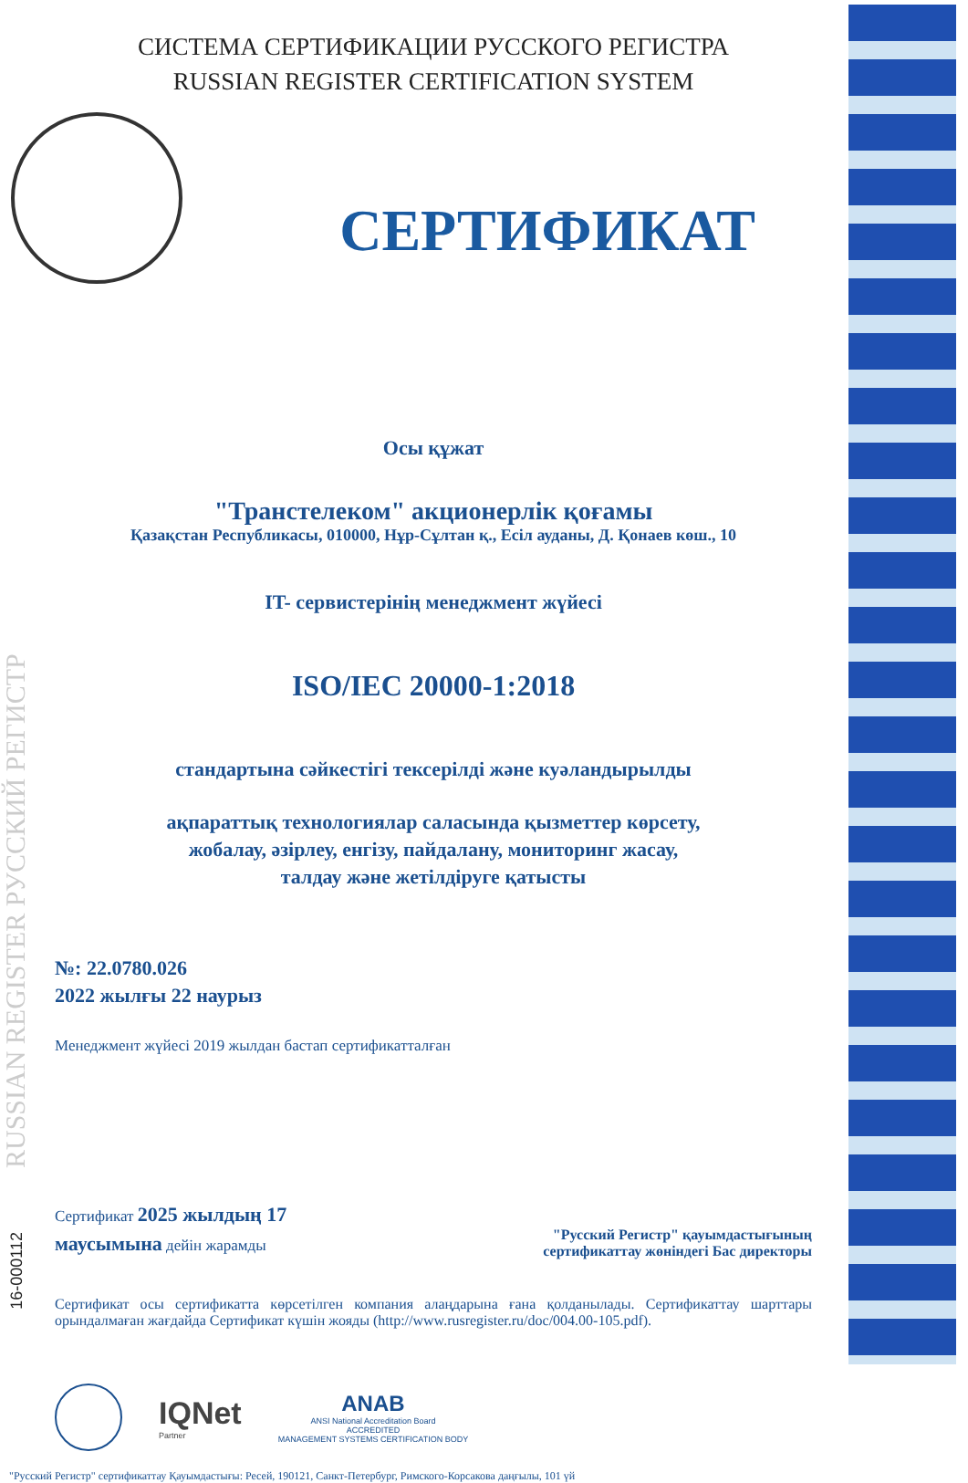RUSSIAN REGISTER РУССКИЙ РЕГИСТР
СИСТЕМА СЕРТИФИКАЦИИ РУССКОГО РЕГИСТРА
RUSSIAN REGISTER CERTIFICATION SYSTEM
СЕРТИФИКАТ
Осы құжат
"Транстелеком" акционерлік қоғамы
Қазақстан Республикасы, 010000, Нұр-Сұлтан қ., Есіл ауданы, Д. Қонаев көш., 10
IT- сервистерінің менеджмент жүйесі
ISO/IEC 20000-1:2018
стандартына сәйкестігі тексерілді және куәландырылды
ақпараттық технологиялар саласында қызметтер көрсету,
жобалау, әзірлеу, енгізу, пайдалану, мониторинг жасау,
талдау және жетілдіруге қатысты
№: 22.0780.026
2022 жылғы 22 наурыз
Менеджмент жүйесі 2019 жылдан бастап сертификатталған
Сертификат 2025 жылдың 17
маусымына дейін жарамды
"Русский Регистр" қауымдастығының
сертификаттау жөніндегі Бас директоры
Сертификат осы сертификатта көрсетілген компания алаңдарына ғана қолданылады. Сертификаттау шарттары орындалмаған жағдайда Сертификат күшін жояды (http://www.rusregister.ru/doc/004.00-105.pdf).
IQNet
Partner
ANAB
ANSI National Accreditation Board
ACCREDITED
MANAGEMENT SYSTEMS CERTIFICATION BODY
"Русский Регистр" сертификаттау Қауымдастығы: Ресей, 190121, Санкт-Петербург, Римского-Корсакова даңғылы, 101 үй
16-000112